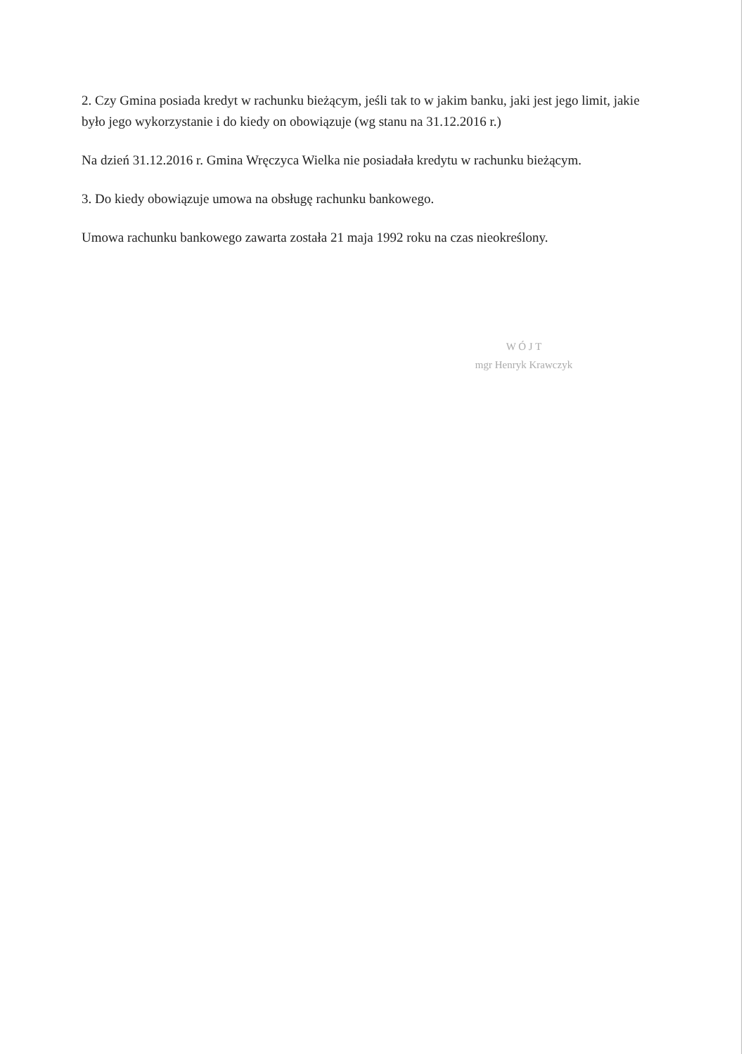2. Czy Gmina posiada kredyt w rachunku bieżącym, jeśli tak to w jakim banku, jaki jest jego limit, jakie było jego wykorzystanie i do kiedy on obowiązuje (wg stanu na 31.12.2016 r.)
Na dzień 31.12.2016 r. Gmina Wręczyca Wielka nie posiadała kredytu w rachunku bieżącym.
3. Do kiedy obowiązuje umowa na obsługę rachunku bankowego.
Umowa rachunku bankowego zawarta została 21 maja 1992 roku na czas nieokreślony.
W Ó J T
mgr Henryk Krawczyk